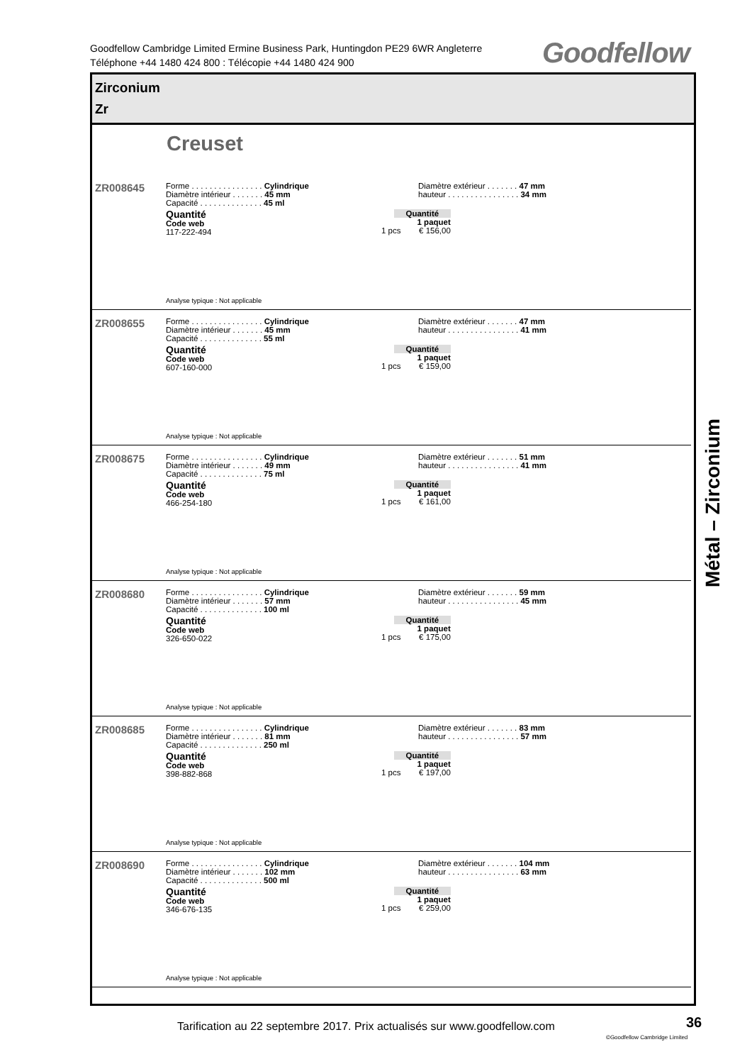Goodfellow Cambridge Limited Ermine Business Park, Huntingdon PE29 6WR Angleterre
Téléphone +44 1480 424 800 : Télécopie +44 1480 424 900
Goodfellow
Zirconium
Zr
Creuset
ZR008645
Forme . . . . . . . . . . . . . . . . Cylindrique
Diamètre intérieur . . . . . . . 45 mm
Capacité . . . . . . . . . . . . . . 45 ml
Diamètre extérieur . . . . . . . 47 mm
hauteur . . . . . . . . . . . . . . . . 34 mm
Quantité
Code web
117-222-494
Quantité
1 paquet
1 pcs € 156,00
Analyse typique : Not applicable
ZR008655
Forme . . . . . . . . . . . . . . . . Cylindrique
Diamètre intérieur . . . . . . . 45 mm
Capacité . . . . . . . . . . . . . . 55 ml
Diamètre extérieur . . . . . . . 47 mm
hauteur . . . . . . . . . . . . . . . . 41 mm
Quantité
Code web
607-160-000
Quantité
1 paquet
1 pcs € 159,00
Analyse typique : Not applicable
ZR008675
Forme . . . . . . . . . . . . . . . . Cylindrique
Diamètre intérieur . . . . . . . 49 mm
Capacité . . . . . . . . . . . . . . 75 ml
Diamètre extérieur . . . . . . . 51 mm
hauteur . . . . . . . . . . . . . . . . 41 mm
Quantité
Code web
466-254-180
Quantité
1 paquet
1 pcs € 161,00
Analyse typique : Not applicable
ZR008680
Forme . . . . . . . . . . . . . . . . Cylindrique
Diamètre intérieur . . . . . . . 57 mm
Capacité . . . . . . . . . . . . . . 100 ml
Diamètre extérieur . . . . . . . 59 mm
hauteur . . . . . . . . . . . . . . . . 45 mm
Quantité
Code web
326-650-022
Quantité
1 paquet
1 pcs € 175,00
Analyse typique : Not applicable
ZR008685
Forme . . . . . . . . . . . . . . . . Cylindrique
Diamètre intérieur . . . . . . . 81 mm
Capacité . . . . . . . . . . . . . . 250 ml
Diamètre extérieur . . . . . . . 83 mm
hauteur . . . . . . . . . . . . . . . . 57 mm
Quantité
Code web
398-882-868
Quantité
1 paquet
1 pcs € 197,00
Analyse typique : Not applicable
ZR008690
Forme . . . . . . . . . . . . . . . . Cylindrique
Diamètre intérieur . . . . . . . 102 mm
Capacité . . . . . . . . . . . . . . 500 ml
Diamètre extérieur . . . . . . . 104 mm
hauteur . . . . . . . . . . . . . . . . 63 mm
Quantité
Code web
346-676-135
Quantité
1 paquet
1 pcs € 259,00
Analyse typique : Not applicable
Métal – Zirconium
Tarification au 22 septembre 2017. Prix actualisés sur www.goodfellow.com
36
©Goodfellow Cambridge Limited